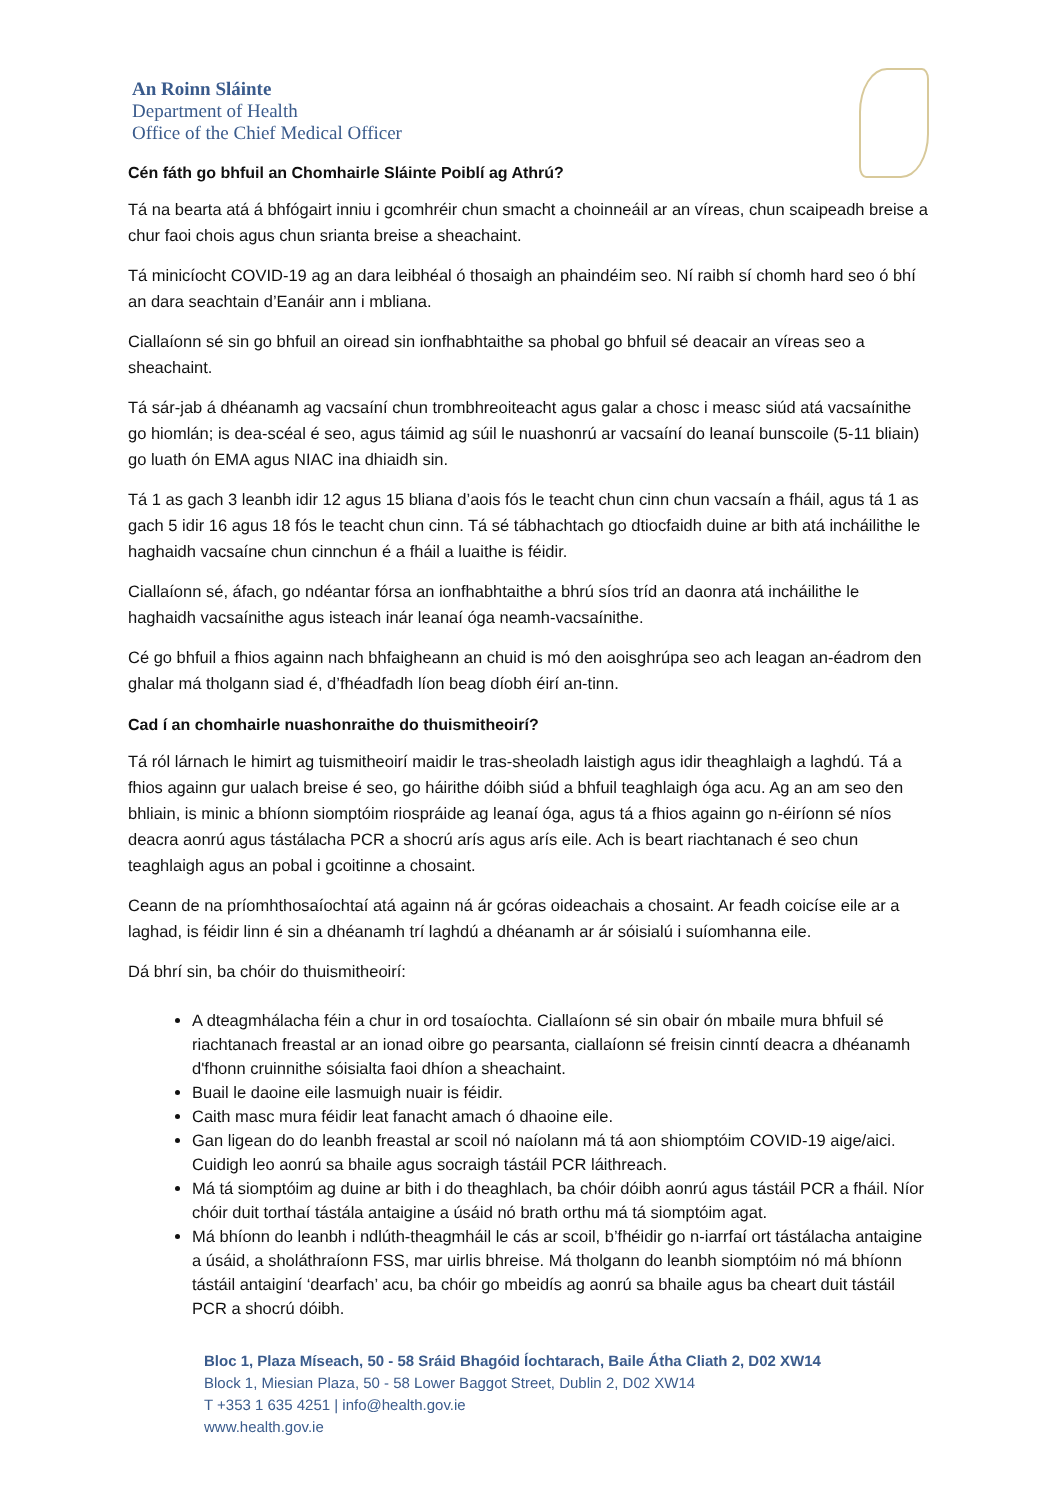An Roinn Sláinte
Department of Health
Office of the Chief Medical Officer
Cén fáth go bhfuil an Chomhairle Sláinte Poiblí ag Athrú?
Tá na bearta atá á bhfógairt inniu i gcomhréir chun smacht a choinneáil ar an víreas, chun scaipeadh breise a chur faoi chois agus chun srianta breise a sheachaint.
Tá minicíocht COVID-19 ag an dara leibhéal ó thosaigh an phaindéim seo. Ní raibh sí chomh hard seo ó bhí an dara seachtain d’Eanáir ann i mbliana.
Ciallaíonn sé sin go bhfuil an oiread sin ionfhabhtaithe sa phobal go bhfuil sé deacair an víreas seo a sheachaint.
Tá sár-jab á dhéanamh ag vacsaíní chun trombhreoiteacht agus galar a chosc i measc siúd atá vacsaínithe go hiomlán; is dea-scéal é seo, agus táimid ag súil le nuashonrú ar vacsaíní do leanaí bunscoile (5-11 bliain) go luath ón EMA agus NIAC ina dhiaidh sin.
Tá 1 as gach 3 leanbh idir 12 agus 15 bliana d’aois fós le teacht chun cinn chun vacsaín a fháil, agus tá 1 as gach 5 idir 16 agus 18 fós le teacht chun cinn. Tá sé tábhachtach go dtiocfaidh duine ar bith atá incháilithe le haghaidh vacsaíne chun cinnchun é a fháil a luaithe is féidir.
Ciallaíonn sé, áfach, go ndéantar fórsa an ionfhabhtaithe a bhrú síos tríd an daonra atá incháilithe le haghaidh vacsaínithe agus isteach inár leanaí óga neamh-vacsaínithe.
Cé go bhfuil a fhios againn nach bhfaigheann an chuid is mó den aoisghrúpa seo ach leagan an-éadrom den ghalar má tholgann siad é, d’fhéadfadh líon beag díobh éirí an-tinn.
Cad í an chomhairle nuashonraithe do thuismitheoirí?
Tá ról lárnach le himirt ag tuismitheoirí maidir le tras-sheoladh laistigh agus idir theaghlaigh a laghdú. Tá a fhios againn gur ualach breise é seo, go háirithe dóibh siúd a bhfuil teaghlaigh óga acu. Ag an am seo den bhliain, is minic a bhíonn siomptóim riospráide ag leanaí óga, agus tá a fhios againn go n-éiríonn sé níos deacra aonrú agus tástálacha PCR a shocrú arís agus arís eile. Ach is beart riachtanach é seo chun teaghlaigh agus an pobal i gcoitinne a chosaint.
Ceann de na príomhthosaíochtaí atá againn ná ár gcóras oideachais a chosaint. Ar feadh coicíse eile ar a laghad, is féidir linn é sin a dhéanamh trí laghdú a dhéanamh ar ár sóisialú i suíomhanna eile.
Dá bhrí sin, ba chóir do thuismitheoirí:
A dteagmhálacha féin a chur in ord tosaíochta. Ciallaíonn sé sin obair ón mbaile mura bhfuil sé riachtanach freastal ar an ionad oibre go pearsanta, ciallaíonn sé freisin cinntí deacra a dhéanamh d'fhonn cruinnithe sóisialta faoi dhíon a sheachaint.
Buail le daoine eile lasmuigh nuair is féidir.
Caith masc mura féidir leat fanacht amach ó dhaoine eile.
Gan ligean do do leanbh freastal ar scoil nó naíolann má tá aon shiomptóim COVID-19 aige/aici. Cuidigh leo aonrú sa bhaile agus socraigh tástáil PCR láithreach.
Má tá siomptóim ag duine ar bith i do theaghlach, ba chóir dóibh aonrú agus tástáil PCR a fháil. Níor chóir duit torthaí tástála antaigine a úsáid nó brath orthu má tá siomptóim agat.
Má bhíonn do leanbh i ndlúth-theagmháil le cás ar scoil, b’fhéidir go n-iarrfaí ort tástálacha antaigine a úsáid, a sholáthraíonn FSS, mar uirlis bhreise. Má tholgann do leanbh siomptóim nó má bhíonn tástáil antaiginí ‘dearfach’ acu, ba chóir go mbeidís ag aonrú sa bhaile agus ba cheart duit tástáil PCR a shocrú dóibh.
Bloc 1, Plaza Míseach, 50 - 58 Sráid Bhagóid Íochtarach, Baile Átha Cliath 2, D02 XW14
Block 1, Miesian Plaza, 50 - 58 Lower Baggot Street, Dublin 2, D02 XW14
T +353 1 635 4251 | info@health.gov.ie
www.health.gov.ie